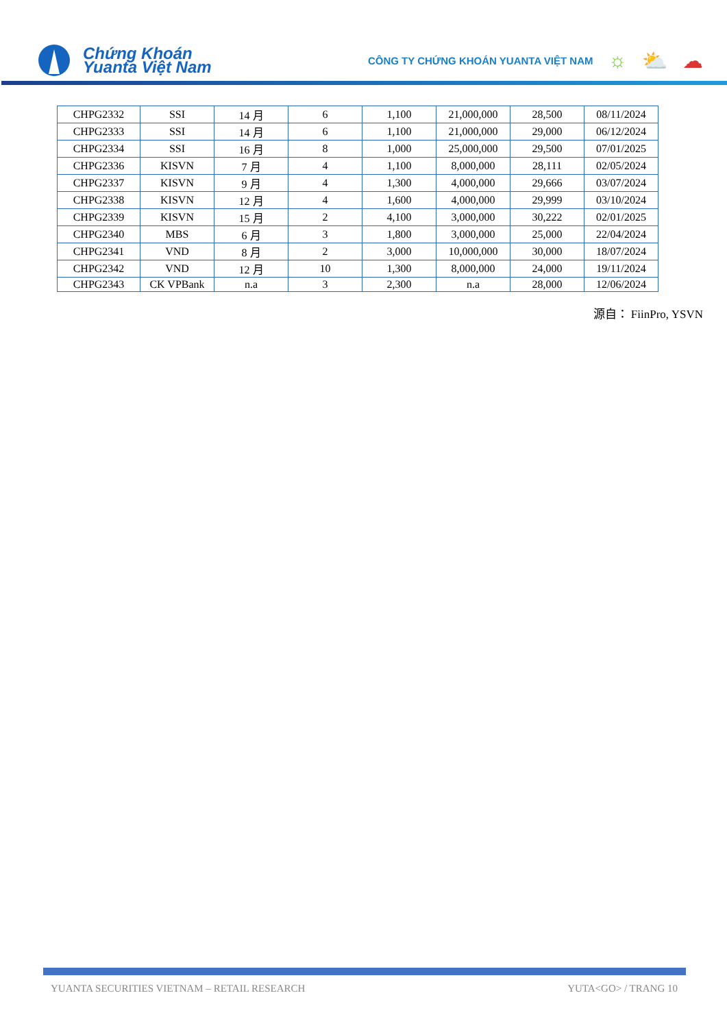Chứng Khoán
Yuanta Việt Nam
CÔNG TY CHỨNG KHOÁN YUANTA VIỆT NAM ☼ ⛅ ☁
| CHPG2332 | SSI | 14 月 | 6 | 1,100 | 21,000,000 | 28,500 | 08/11/2024 |
| CHPG2333 | SSI | 14 月 | 6 | 1,100 | 21,000,000 | 29,000 | 06/12/2024 |
| CHPG2334 | SSI | 16 月 | 8 | 1,000 | 25,000,000 | 29,500 | 07/01/2025 |
| CHPG2336 | KISVN | 7 月 | 4 | 1,100 | 8,000,000 | 28,111 | 02/05/2024 |
| CHPG2337 | KISVN | 9 月 | 4 | 1,300 | 4,000,000 | 29,666 | 03/07/2024 |
| CHPG2338 | KISVN | 12 月 | 4 | 1,600 | 4,000,000 | 29,999 | 03/10/2024 |
| CHPG2339 | KISVN | 15 月 | 2 | 4,100 | 3,000,000 | 30,222 | 02/01/2025 |
| CHPG2340 | MBS | 6 月 | 3 | 1,800 | 3,000,000 | 25,000 | 22/04/2024 |
| CHPG2341 | VND | 8 月 | 2 | 3,000 | 10,000,000 | 30,000 | 18/07/2024 |
| CHPG2342 | VND | 12 月 | 10 | 1,300 | 8,000,000 | 24,000 | 19/11/2024 |
| CHPG2343 | CK VPBank | n.a | 3 | 2,300 | n.a | 28,000 | 12/06/2024 |
源自： FiinPro, YSVN
YUANTA SECURITIES VIETNAM – RETAIL RESEARCH YUTA<GO> / TRANG 10